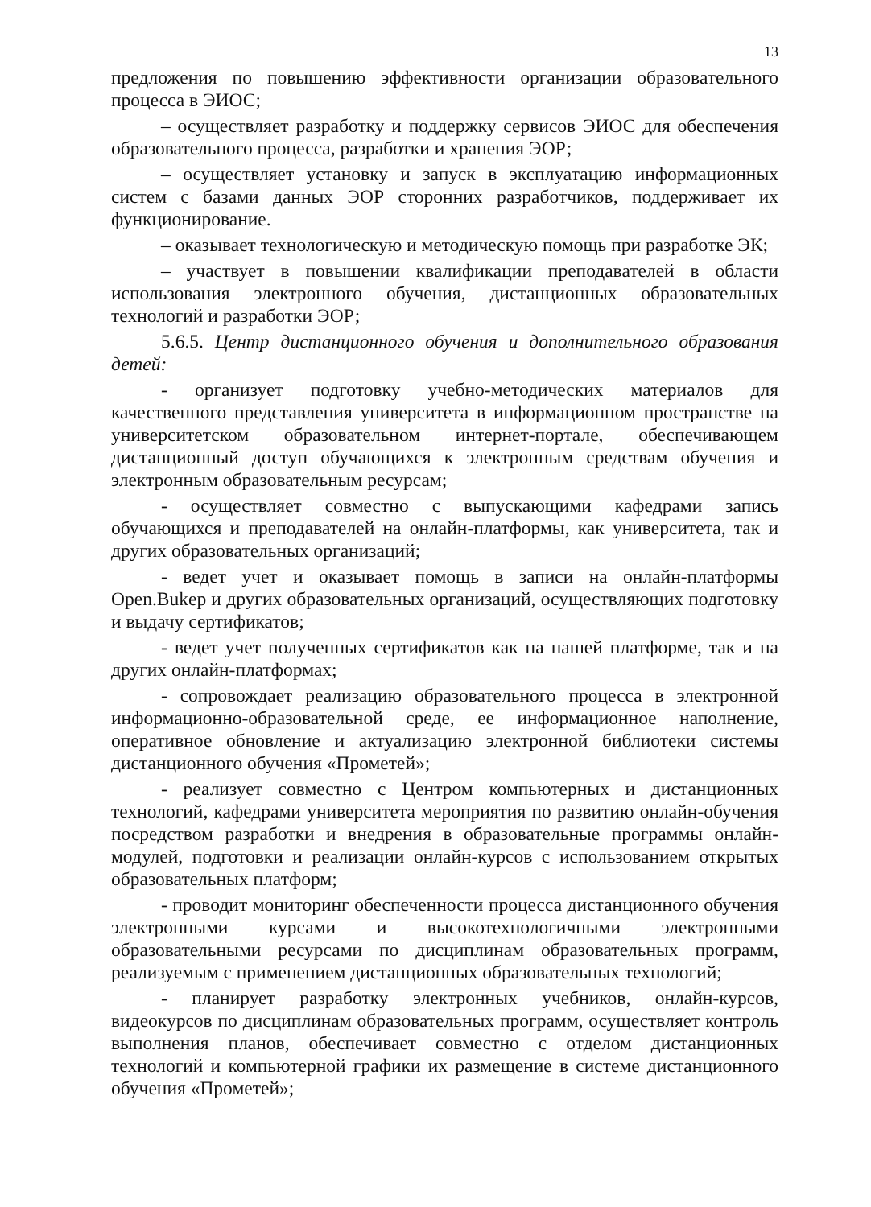13
предложения по повышению эффективности организации образовательного процесса в ЭИОС;
– осуществляет разработку и поддержку сервисов ЭИОС для обеспечения образовательного процесса, разработки и хранения ЭОР;
– осуществляет установку и запуск в эксплуатацию информационных систем с базами данных ЭОР сторонних разработчиков, поддерживает их функционирование.
– оказывает технологическую и методическую помощь при разработке ЭК;
– участвует в повышении квалификации преподавателей в области использования электронного обучения, дистанционных образовательных технологий и разработки ЭОР;
5.6.5. Центр дистанционного обучения и дополнительного образования детей:
- организует подготовку учебно-методических материалов для качественного представления университета в информационном пространстве на университетском образовательном интернет-портале, обеспечивающем дистанционный доступ обучающихся к электронным средствам обучения и электронным образовательным ресурсам;
- осуществляет совместно с выпускающими кафедрами запись обучающихся и преподавателей на онлайн-платформы, как университета, так и других образовательных организаций;
- ведет учет и оказывает помощь в записи на онлайн-платформы Open.Bukep и других образовательных организаций, осуществляющих подготовку и выдачу сертификатов;
- ведет учет полученных сертификатов как на нашей платформе, так и на других онлайн-платформах;
- сопровождает реализацию образовательного процесса в электронной информационно-образовательной среде, ее информационное наполнение, оперативное обновление и актуализацию электронной библиотеки системы дистанционного обучения «Прометей»;
- реализует совместно с Центром компьютерных и дистанционных технологий, кафедрами университета мероприятия по развитию онлайн-обучения посредством разработки и внедрения в образовательные программы онлайн-модулей, подготовки и реализации онлайн-курсов с использованием открытых образовательных платформ;
- проводит мониторинг обеспеченности процесса дистанционного обучения электронными курсами и высокотехнологичными электронными образовательными ресурсами по дисциплинам образовательных программ, реализуемым с применением дистанционных образовательных технологий;
- планирует разработку электронных учебников, онлайн-курсов, видеокурсов по дисциплинам образовательных программ, осуществляет контроль выполнения планов, обеспечивает совместно с отделом дистанционных технологий и компьютерной графики их размещение в системе дистанционного обучения «Прометей»;